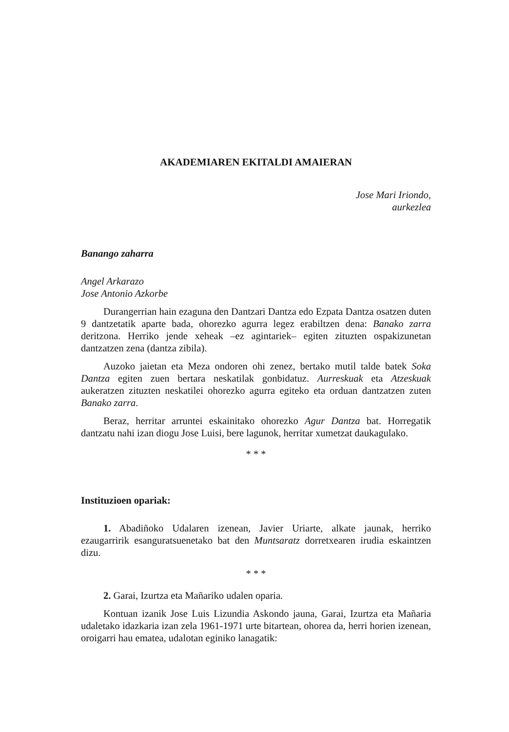AKADEMIAREN EKITALDI AMAIERAN
Jose Mari Iriondo,
aurkezlea
Banango zaharra
Angel Arkarazo
Jose Antonio Azkorbe
Durangerrian hain ezaguna den Dantzari Dantza edo Ezpata Dantza osatzen duten 9 dantzetatik aparte bada, ohorezko agurra legez erabiltzen dena: Banako zarra deritzona. Herriko jende xeheak –ez agintariek– egiten zituzten ospakizunetan dantzatzen zena (dantza zibila).
Auzoko jaietan eta Meza ondoren ohi zenez, bertako mutil talde batek Soka Dantza egiten zuen bertara neskatilak gonbidatuz. Aurreskuak eta Atzeskuak aukeratzen zituzten neskatilei ohorezko agurra egiteko eta orduan dantzatzen zuten Banako zarra.
Beraz, herritar arruntei eskainitako ohorezko Agur Dantza bat. Horregatik dantzatu nahi izan diogu Jose Luisi, bere lagunok, herritar xumetzat daukagulako.
* * *
Instituzioen opariak:
1. Abadiñoko Udalaren izenean, Javier Uriarte, alkate jaunak, herriko ezaugarririk esanguratsuenetako bat den Muntsaratz dorretxearen irudia eskaintzen dizu.
* * *
2. Garai, Izurtza eta Mañariko udalen oparia.
Kontuan izanik Jose Luis Lizundia Askondo jauna, Garai, Izurtza eta Mañaria udaletako idazkaria izan zela 1961-1971 urte bitartean, ohorea da, herri horien izenean, oroigarri hau ematea, udalotan eginiko lanagatik: